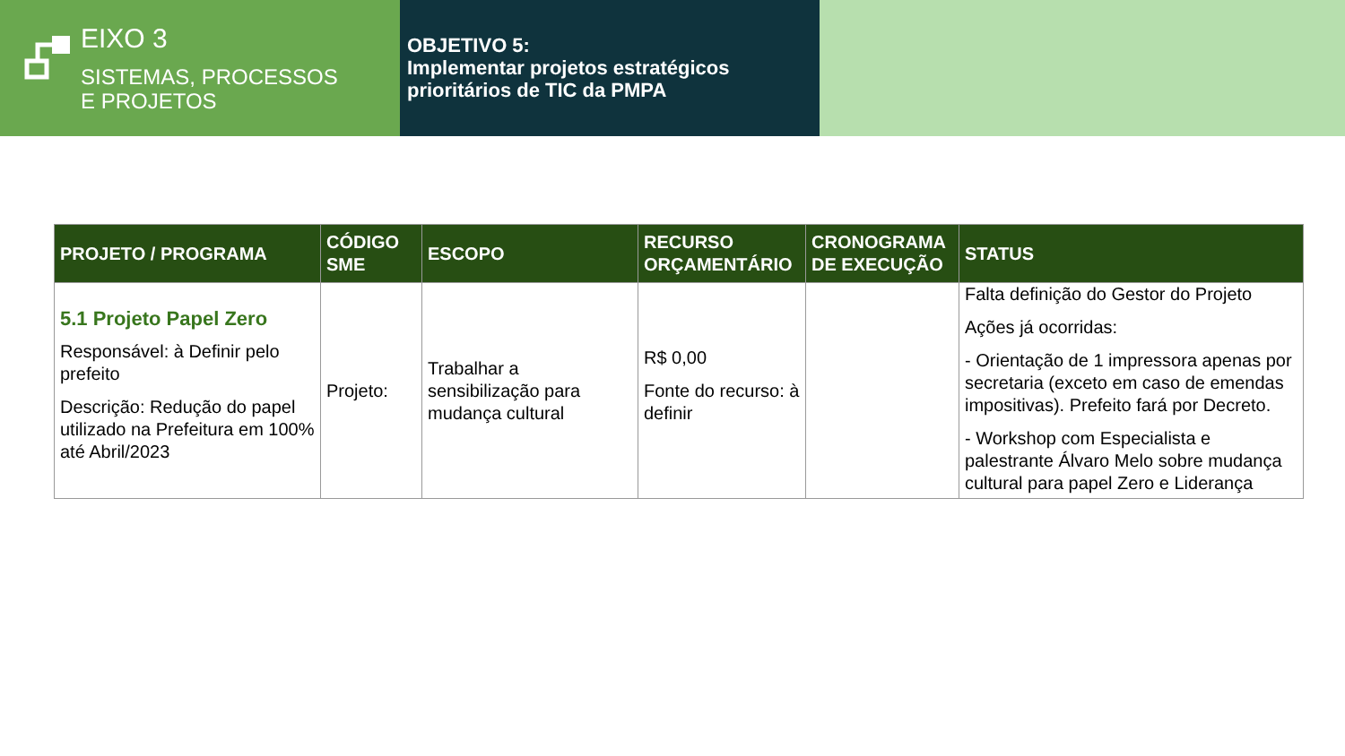EIXO 3
SISTEMAS, PROCESSOS
E PROJETOS
OBJETIVO 5:
Implementar projetos estratégicos prioritários de TIC da PMPA
| PROJETO / PROGRAMA | CÓDIGO SME | ESCOPO | RECURSO ORÇAMENTÁRIO | CRONOGRAMA DE EXECUÇÃO | STATUS |
| --- | --- | --- | --- | --- | --- |
| 5.1 Projeto Papel Zero Responsável: à Definir pelo prefeito Descrição: Redução do papel utilizado na Prefeitura em 100% até Abril/2023 | Projeto: | Trabalhar a sensibilização para mudança cultural | R$ 0,00 Fonte do recurso: à definir | | Falta definição do Gestor do Projeto Ações já ocorridas: - Orientação de 1 impressora apenas por secretaria (exceto em caso de emendas impositivas). Prefeito fará por Decreto. - Workshop com Especialista e palestrante Álvaro Melo sobre mudança cultural para papel Zero e Liderança |